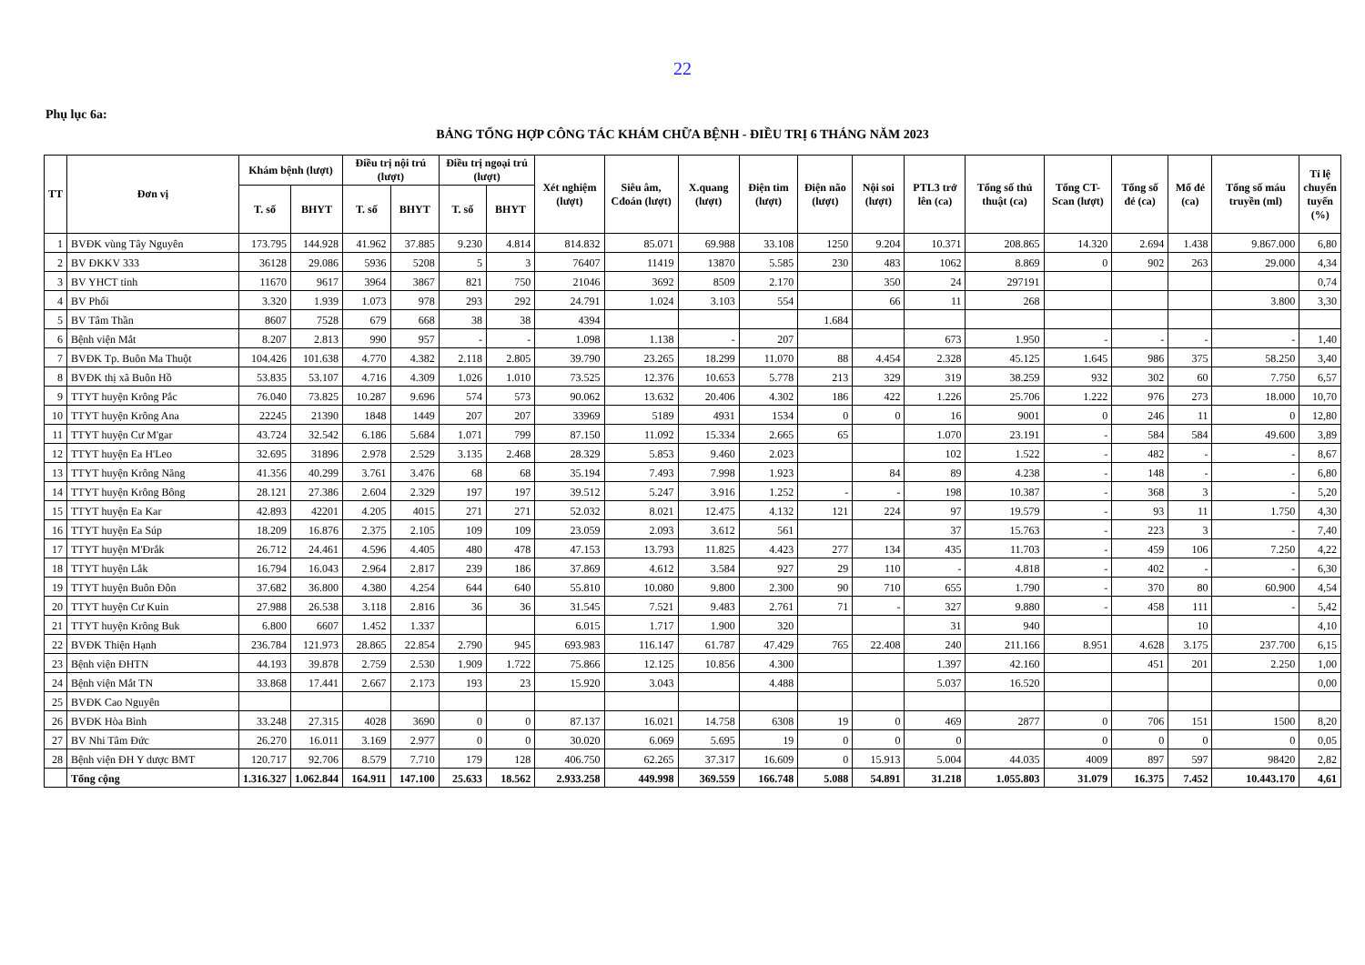22
Phụ lục 6a:
BẢNG TỔNG HỢP CÔNG TÁC KHÁM CHỮA BỆNH - ĐIỀU TRỊ 6 THÁNG NĂM 2023
| TT | Đơn vị | Khám bệnh (lượt) | | Điều trị nội trú (lượt) | | Điều trị ngoại trú (lượt) | | Xét nghiệm (lượt) | Siêu âm, Cđoán (lượt) | X.quang (lượt) | Điện tim (lượt) | Điện não (lượt) | Nội soi (lượt) | PTL3 trở lên (ca) | Tổng số thủ thuật (ca) | Tổng CT-Scan (lượt) | Tổng số đẻ (ca) | Mổ đẻ (ca) | Tổng số máu truyền (ml) | Tỉ lệ chuyển tuyến (%) |
| --- | --- | --- | --- | --- | --- | --- | --- | --- | --- | --- | --- | --- | --- | --- | --- | --- | --- | --- | --- | --- |
| | | T. số | BHYT | T. số | BHYT | T. số | BHYT | | | | | | | | | | | | | |
| 1 | BVĐK vùng Tây Nguyên | 173.795 | 144.928 | 41.962 | 37.885 | 9.230 | 4.814 | 814.832 | 85.071 | 69.988 | 33.108 | 1250 | 9.204 | 10.371 | 208.865 | 14.320 | 2.694 | 1.438 | 9.867.000 | 6,80 |
| 2 | BV ĐKKV 333 | 36128 | 29.086 | 5936 | 5208 | 5 | 3 | 76407 | 11419 | 13870 | 5.585 | 230 | 483 | 1062 | 8.869 | 0 | 902 | 263 | 29.000 | 4,34 |
| 3 | BV YHCT tỉnh | 11670 | 9617 | 3964 | 3867 | 821 | 750 | 21046 | 3692 | 8509 | 2.170 | | 350 | 24 | 297191 | | | | | 0,74 |
| 4 | BV Phổi | 3.320 | 1.939 | 1.073 | 978 | 293 | 292 | 24.791 | 1.024 | 3.103 | 554 | | 66 | 11 | 268 | | | | 3.800 | 3,30 |
| 5 | BV Tâm Thần | 8607 | 7528 | 679 | 668 | 38 | 38 | 4394 | | | | 1.684 | | | | | | | | |
| 6 | Bệnh viện Mắt | 8.207 | 2.813 | 990 | 957 | - | - | 1.098 | 1.138 | - | 207 | | | 673 | 1.950 | - | - | - | - | 1,40 |
| 7 | BVĐK Tp. Buôn Ma Thuột | 104.426 | 101.638 | 4.770 | 4.382 | 2.118 | 2.805 | 39.790 | 23.265 | 18.299 | 11.070 | 88 | 4.454 | 2.328 | 45.125 | 1.645 | 986 | 375 | 58.250 | 3,40 |
| 8 | BVĐK thị xã Buôn Hồ | 53.835 | 53.107 | 4.716 | 4.309 | 1.026 | 1.010 | 73.525 | 12.376 | 10.653 | 5.778 | 213 | 329 | 319 | 38.259 | 932 | 302 | 60 | 7.750 | 6,57 |
| 9 | TTYT huyện Krông Pắc | 76.040 | 73.825 | 10.287 | 9.696 | 574 | 573 | 90.062 | 13.632 | 20.406 | 4.302 | 186 | 422 | 1.226 | 25.706 | 1.222 | 976 | 273 | 18.000 | 10,70 |
| 10 | TTYT huyện Krông Ana | 22245 | 21390 | 1848 | 1449 | 207 | 207 | 33969 | 5189 | 4931 | 1534 | 0 | 0 | 16 | 9001 | 0 | 246 | 11 | 0 | 12,80 |
| 11 | TTYT huyện Cư M'gar | 43.724 | 32.542 | 6.186 | 5.684 | 1.071 | 799 | 87.150 | 11.092 | 15.334 | 2.665 | 65 | | 1.070 | 23.191 | - | 584 | 584 | 49.600 | 3,89 |
| 12 | TTYT huyện Ea H'Leo | 32.695 | 31896 | 2.978 | 2.529 | 3.135 | 2.468 | 28.329 | 5.853 | 9.460 | 2.023 | | | 102 | 1.522 | - | 482 | - | - | 8,67 |
| 13 | TTYT huyện Krông Năng | 41.356 | 40.299 | 3.761 | 3.476 | 68 | 68 | 35.194 | 7.493 | 7.998 | 1.923 | | 84 | 89 | 4.238 | - | 148 | - | - | 6,80 |
| 14 | TTYT huyện Krông Bông | 28.121 | 27.386 | 2.604 | 2.329 | 197 | 197 | 39.512 | 5.247 | 3.916 | 1.252 | - | - | 198 | 10.387 | - | 368 | 3 | - | 5,20 |
| 15 | TTYT huyện Ea Kar | 42.893 | 42201 | 4.205 | 4015 | 271 | 271 | 52.032 | 8.021 | 12.475 | 4.132 | 121 | 224 | 97 | 19.579 | - | 93 | 11 | 1.750 | 4,30 |
| 16 | TTYT huyện Ea Súp | 18.209 | 16.876 | 2.375 | 2.105 | 109 | 109 | 23.059 | 2.093 | 3.612 | 561 | | | 37 | 15.763 | - | 223 | 3 | - | 7,40 |
| 17 | TTYT huyện M'Đrắk | 26.712 | 24.461 | 4.596 | 4.405 | 480 | 478 | 47.153 | 13.793 | 11.825 | 4.423 | 277 | 134 | 435 | 11.703 | - | 459 | 106 | 7.250 | 4,22 |
| 18 | TTYT huyện Lắk | 16.794 | 16.043 | 2.964 | 2.817 | 239 | 186 | 37.869 | 4.612 | 3.584 | 927 | 29 | 110 | - | 4.818 | - | 402 | - | - | 6,30 |
| 19 | TTYT huyện Buôn Đôn | 37.682 | 36.800 | 4.380 | 4.254 | 644 | 640 | 55.810 | 10.080 | 9.800 | 2.300 | 90 | 710 | 655 | 1.790 | - | 370 | 80 | 60.900 | 4,54 |
| 20 | TTYT huyện Cư Kuin | 27.988 | 26.538 | 3.118 | 2.816 | 36 | 36 | 31.545 | 7.521 | 9.483 | 2.761 | 71 | - | 327 | 9.880 | - | 458 | 111 | - | 5,42 |
| 21 | TTYT huyện Krông Buk | 6.800 | 6607 | 1.452 | 1.337 | | | 6.015 | 1.717 | 1.900 | 320 | | | 31 | 940 | | | 10 | | 4,10 |
| 22 | BVĐK Thiện Hạnh | 236.784 | 121.973 | 28.865 | 22.854 | 2.790 | 945 | 693.983 | 116.147 | 61.787 | 47.429 | 765 | 22.408 | 240 | 211.166 | 8.951 | 4.628 | 3.175 | 237.700 | 6,15 |
| 23 | Bệnh viện ĐHTN | 44.193 | 39.878 | 2.759 | 2.530 | 1.909 | 1.722 | 75.866 | 12.125 | 10.856 | 4.300 | | | 1.397 | 42.160 | | 451 | 201 | 2.250 | 1,00 |
| 24 | Bệnh viện Mắt TN | 33.868 | 17.441 | 2.667 | 2.173 | 193 | 23 | 15.920 | 3.043 | | 4.488 | | | 5.037 | 16.520 | | | | | 0,00 |
| 25 | BVĐK Cao Nguyên | | | | | | | | | | | | | | | | | | | |
| 26 | BVĐK Hòa Bình | 33.248 | 27.315 | 4028 | 3690 | 0 | 0 | 87.137 | 16.021 | 14.758 | 6308 | 19 | 0 | 469 | 2877 | 0 | 706 | 151 | 1500 | 8,20 |
| 27 | BV Nhi Tâm Đức | 26.270 | 16.011 | 3.169 | 2.977 | 0 | 0 | 30.020 | 6.069 | 5.695 | 19 | 0 | 0 | 0 | | 0 | 0 | 0 | 0 | 0,05 |
| 28 | Bệnh viện ĐH Y dược BMT | 120.717 | 92.706 | 8.579 | 7.710 | 179 | 128 | 406.750 | 62.265 | 37.317 | 16.609 | 0 | 15.913 | 5.004 | 44.035 | 4009 | 897 | 597 | 98420 | 2,82 |
| | Tổng cộng | 1.316.327 | 1.062.844 | 164.911 | 147.100 | 25.633 | 18.562 | 2.933.258 | 449.998 | 369.559 | 166.748 | 5.088 | 54.891 | 31.218 | 1.055.803 | 31.079 | 16.375 | 7.452 | 10.443.170 | 4,61 |